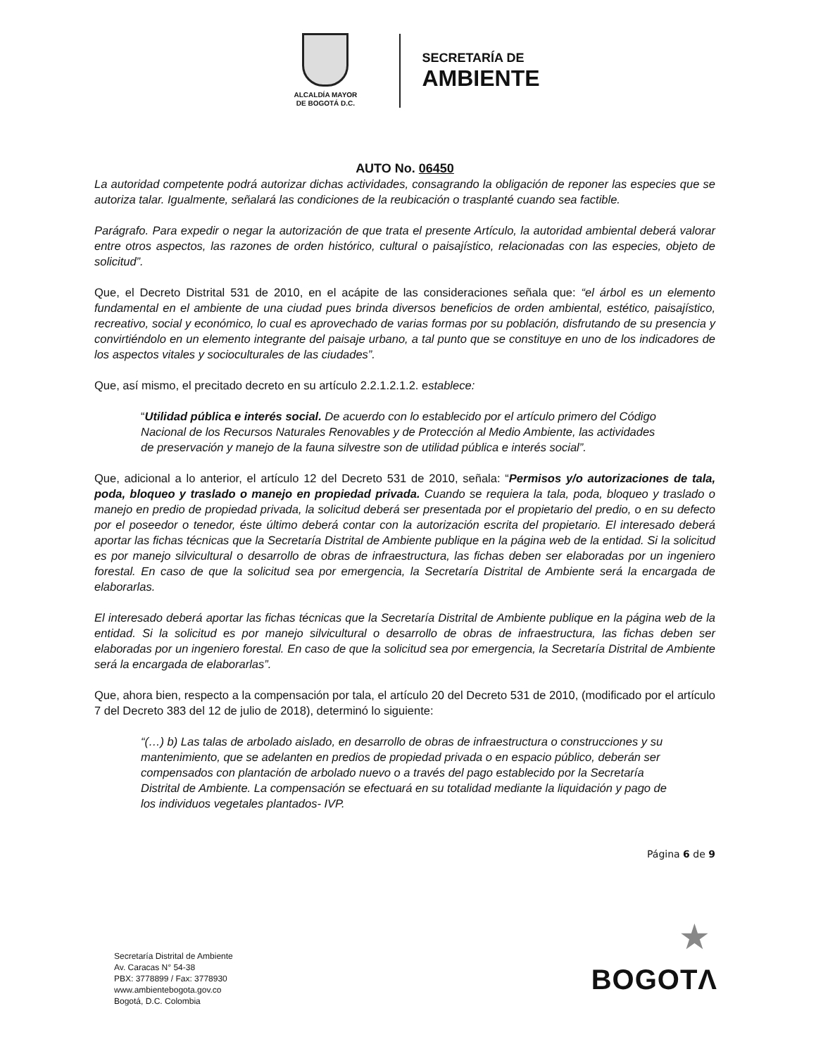ALCALDÍA MAYOR
DE BOGOTÁ D.C.
SECRETARÍA DE
AMBIENTE
AUTO No. 06450
La autoridad competente podrá autorizar dichas actividades, consagrando la obligación de reponer las especies que se autoriza talar. Igualmente, señalará las condiciones de la reubicación o trasplanté cuando sea factible.
Parágrafo. Para expedir o negar la autorización de que trata el presente Artículo, la autoridad ambiental deberá valorar entre otros aspectos, las razones de orden histórico, cultural o paisajístico, relacionadas con las especies, objeto de solicitud”.
Que, el Decreto Distrital 531 de 2010, en el acápite de las consideraciones señala que: “el árbol es un elemento fundamental en el ambiente de una ciudad pues brinda diversos beneficios de orden ambiental, estético, paisajístico, recreativo, social y económico, lo cual es aprovechado de varias formas por su población, disfrutando de su presencia y convirtiéndolo en un elemento integrante del paisaje urbano, a tal punto que se constituye en uno de los indicadores de los aspectos vitales y socioculturales de las ciudades”.
Que, así mismo, el precitado decreto en su artículo 2.2.1.2.1.2. establece:
“Utilidad pública e interés social. De acuerdo con lo establecido por el artículo primero del Código Nacional de los Recursos Naturales Renovables y de Protección al Medio Ambiente, las actividades de preservación y manejo de la fauna silvestre son de utilidad pública e interés social”.
Que, adicional a lo anterior, el artículo 12 del Decreto 531 de 2010, señala: “Permisos y/o autorizaciones de tala, poda, bloqueo y traslado o manejo en propiedad privada. Cuando se requiera la tala, poda, bloqueo y traslado o manejo en predio de propiedad privada, la solicitud deberá ser presentada por el propietario del predio, o en su defecto por el poseedor o tenedor, éste último deberá contar con la autorización escrita del propietario. El interesado deberá aportar las fichas técnicas que la Secretaría Distrital de Ambiente publique en la página web de la entidad. Si la solicitud es por manejo silvicultural o desarrollo de obras de infraestructura, las fichas deben ser elaboradas por un ingeniero forestal. En caso de que la solicitud sea por emergencia, la Secretaría Distrital de Ambiente será la encargada de elaborarlas.
El interesado deberá aportar las fichas técnicas que la Secretaría Distrital de Ambiente publique en la página web de la entidad. Si la solicitud es por manejo silvicultural o desarrollo de obras de infraestructura, las fichas deben ser elaboradas por un ingeniero forestal. En caso de que la solicitud sea por emergencia, la Secretaría Distrital de Ambiente será la encargada de elaborarlas”.
Que, ahora bien, respecto a la compensación por tala, el artículo 20 del Decreto 531 de 2010, (modificado por el artículo 7 del Decreto 383 del 12 de julio de 2018), determinó lo siguiente:
“(…) b) Las talas de arbolado aislado, en desarrollo de obras de infraestructura o construcciones y su mantenimiento, que se adelanten en predios de propiedad privada o en espacio público, deberán ser compensados con plantación de arbolado nuevo o a través del pago establecido por la Secretaría Distrital de Ambiente. La compensación se efectuará en su totalidad mediante la liquidación y pago de los individuos vegetales plantados- IVP.
Página 6 de 9
Secretaría Distrital de Ambiente
Av. Caracas N° 54-38
PBX: 3778899 / Fax: 3778930
www.ambientebogota.gov.co
Bogotá, D.C. Colombia
★
BOGOTΛ